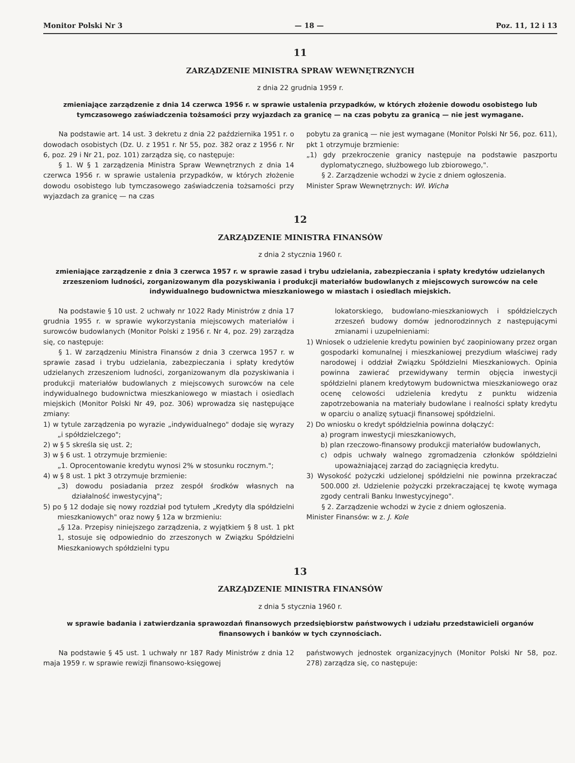Monitor Polski Nr 3 — 18 — Poz. 11, 12 i 13
11
ZARZĄDZENIE MINISTRA SPRAW WEWNĘTRZNYCH
z dnia 22 grudnia 1959 r.
zmieniające zarządzenie z dnia 14 czerwca 1956 r. w sprawie ustalenia przypadków, w których złożenie dowodu osobistego lub tymczasowego zaświadczenia tożsamości przy wyjazdach za granicę — na czas pobytu za granicą — nie jest wymagane.
Na podstawie art. 14 ust. 3 dekretu z dnia 22 października 1951 r. o dowodach osobistych (Dz. U. z 1951 r. Nr 55, poz. 382 oraz z 1956 r. Nr 6, poz. 29 i Nr 21, poz. 101) zarządza się, co następuje:
§ 1. W § 1 zarządzenia Ministra Spraw Wewnętrznych z dnia 14 czerwca 1956 r. w sprawie ustalenia przypadków, w których złożenie dowodu osobistego lub tymczasowego zaświadczenia tożsamości przy wyjazdach za granicę — na czas
pobytu za granicą — nie jest wymagane (Monitor Polski Nr 56, poz. 611), pkt 1 otrzymuje brzmienie:
„1) gdy przekroczenie granicy następuje na podstawie paszportu dyplomatycznego, służbowego lub zbiorowego,".
§ 2. Zarządzenie wchodzi w życie z dniem ogłoszenia.
Minister Spraw Wewnętrznych: Wł. Wicha
12
ZARZĄDZENIE MINISTRA FINANSÓW
z dnia 2 stycznia 1960 r.
zmieniające zarządzenie z dnia 3 czerwca 1957 r. w sprawie zasad i trybu udzielania, zabezpieczania i spłaty kredytów udzielanych zrzeszeniom ludności, zorganizowanym dla pozyskiwania i produkcji materiałów budowlanych z miejscowych surowców na cele indywidualnego budownictwa mieszkaniowego w miastach i osiedlach miejskich.
Na podstawie § 10 ust. 2 uchwały nr 1022 Rady Ministrów z dnia 17 grudnia 1955 r. w sprawie wykorzystania miejscowych materiałów i surowców budowlanych (Monitor Polski z 1956 r. Nr 4, poz. 29) zarządza się, co następuje:
§ 1. W zarządzeniu Ministra Finansów z dnia 3 czerwca 1957 r. w sprawie zasad i trybu udzielania, zabezpieczania i spłaty kredytów udzielanych zrzeszeniom ludności, zorganizowanym dla pozyskiwania i produkcji materiałów budowlanych z miejscowych surowców na cele indywidualnego budownictwa mieszkaniowego w miastach i osiedlach miejskich (Monitor Polski Nr 49, poz. 306) wprowadza się następujące zmiany:
1) w tytule zarządzenia po wyrazie „indywidualnego" dodaje się wyrazy „i spółdzielczego";
2) w § 5 skreśla się ust. 2;
3) w § 6 ust. 1 otrzymuje brzmienie:
„1. Oprocentowanie kredytu wynosi 2% w stosunku rocznym.";
4) w § 8 ust. 1 pkt 3 otrzymuje brzmienie:
„3) dowodu posiadania przez zespół środków własnych na działalność inwestycyjną";
5) po § 12 dodaje się nowy rozdział pod tytułem „Kredyty dla spółdzielni mieszkaniowych" oraz nowy § 12a w brzmieniu:
„§ 12a. Przepisy niniejszego zarządzenia, z wyjątkiem § 8 ust. 1 pkt 1, stosuje się odpowiednio do zrzeszonych w Związku Spółdzielni Mieszkaniowych spółdzielni typu
lokatorskiego, budowlano-mieszkaniowych i spółdzielczych zrzeszeń budowy domów jednorodzinnych z następującymi zmianami i uzupełnieniami:
1) Wniosek o udzielenie kredytu powinien być zaopiniowany przez organ gospodarki komunalnej i mieszkaniowej prezydium właściwej rady narodowej i oddział Związku Spółdzielni Mieszkaniowych. Opinia powinna zawierać przewidywany termin objęcia inwestycji spółdzielni planem kredytowym budownictwa mieszkaniowego oraz ocenę celowości udzielenia kredytu z punktu widzenia zapotrzebowania na materiały budowlane i realności spłaty kredytu w oparciu o analizę sytuacji finansowej spółdzielni.
2) Do wniosku o kredyt spółdzielnia powinna dołączyć:
a) program inwestycji mieszkaniowych,
b) plan rzeczowo-finansowy produkcji materiałów budowlanych,
c) odpis uchwały walnego zgromadzenia członków spółdzielni upoważniającej zarząd do zaciągnięcia kredytu.
3) Wysokość pożyczki udzielonej spółdzielni nie powinna przekraczać 500.000 zł. Udzielenie pożyczki przekraczającej tę kwotę wymaga zgody centrali Banku Inwestycyjnego".
§ 2. Zarządzenie wchodzi w życie z dniem ogłoszenia.
Minister Finansów: w z. J. Kole
13
ZARZĄDZENIE MINISTRA FINANSÓW
z dnia 5 stycznia 1960 r.
w sprawie badania i zatwierdzania sprawozdań finansowych przedsiębiorstw państwowych i udziału przedstawicieli organów finansowych i banków w tych czynnościach.
Na podstawie § 45 ust. 1 uchwały nr 187 Rady Ministrów z dnia 12 maja 1959 r. w sprawie rewizji finansowo-księgowej
państwowych jednostek organizacyjnych (Monitor Polski Nr 58, poz. 278) zarządza się, co następuje: